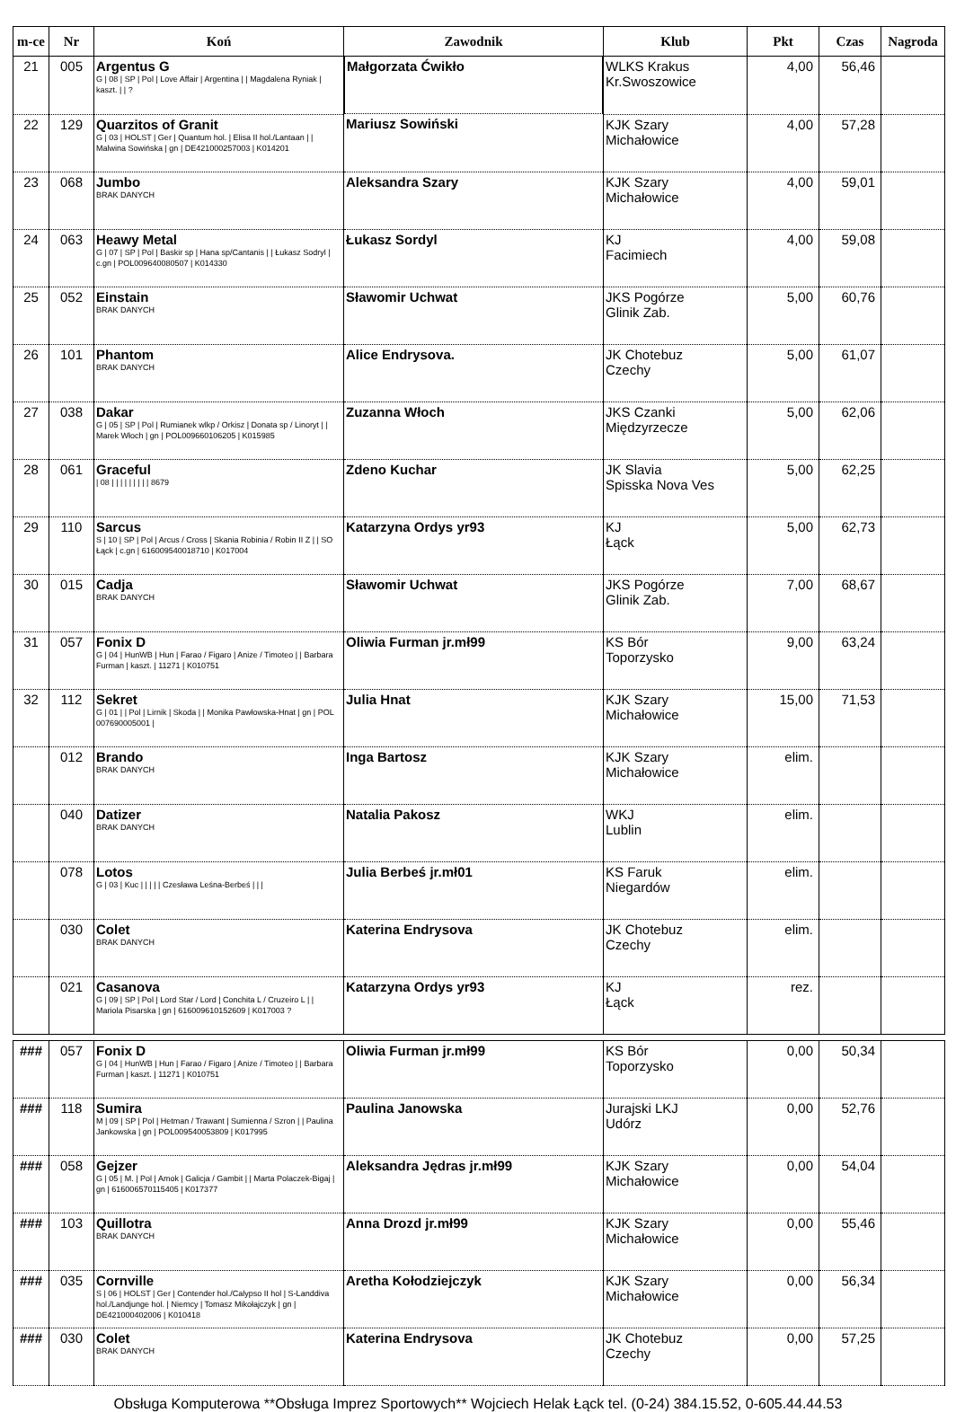| m-ce | Nr | Koń | Zawodnik | Klub | Pkt | Czas | Nagroda |
| --- | --- | --- | --- | --- | --- | --- | --- |
| 21 | 005 | Argentus G G / 08 / SP / Pol / Love Affair / Argentina / / Magdalena Ryniak / kaszt. / / ? | Małgorzata Ćwikło | WLKS Krakus Kr.Swoszowice | 4,00 | 56,46 | |
| 22 | 129 | Quarzitos of Granit G / 03 / HOLST / Ger / Quantum hol. / Elisa II hol./Lantaan / / Malwina Sowińska / gn / DE421000257003 / K014201 | Mariusz Sowiński | KJK Szary Michałowice | 4,00 | 57,28 | |
| 23 | 068 | Jumbo BRAK DANYCH | Aleksandra Szary | KJK Szary Michałowice | 4,00 | 59,01 | |
| 24 | 063 | Heawy Metal G / 07 / SP / Pol / Baskir sp / Hana sp/Cantanis / / Łukasz Sodryl / c.gn / POL009640080507 / K014330 | Łukasz Sordyl | KJ Facimiech | 4,00 | 59,08 | |
| 25 | 052 | Einstain BRAK DANYCH | Sławomir Uchwat | JKS Pogórze Glinik Zab. | 5,00 | 60,76 | |
| 26 | 101 | Phantom BRAK DANYCH | Alice Endrysova. | JK Chotebuz Czechy | 5,00 | 61,07 | |
| 27 | 038 | Dakar G / 05 / SP / Pol / Rumianek wlkp / Orkisz / Donata sp / Linoryt / / Marek Włoch / gn / POL009660106205 / K015985 | Zuzanna Włoch | JKS Czanki Międzyrzecze | 5,00 | 62,06 | |
| 28 | 061 | Graceful / 08 / / / / / / / / / 8679 | Zdeno Kuchar | JK Slavia Spisska Nova Ves | 5,00 | 62,25 | |
| 29 | 110 | Sarcus S / 10 / SP / Pol / Arcus / Cross / Skania Robinia / Robin II Z / / SO Łąck / c.gn / 616009540018710 / K017004 | Katarzyna Ordys yr93 | KJ Łąck | 5,00 | 62,73 | |
| 30 | 015 | Cadja BRAK DANYCH | Sławomir Uchwat | JKS Pogórze Glinik Zab. | 7,00 | 68,67 | |
| 31 | 057 | Fonix D G / 04 / HunWB / Hun / Farao / Figaro / Anize / Timoteo / / Barbara Furman / kaszt. / 11271 / K010751 | Oliwia Furman jr.mł99 | KS Bór Toporzysko | 9,00 | 63,24 | |
| 32 | 112 | Sekret G / 01 / / Pol / Lirnik / Skoda / / Monika Pawłowska-Hnat / gn / POL 007690005001 / | Julia Hnat | KJK Szary Michałowice | 15,00 | 71,53 | |
| | 012 | Brando BRAK DANYCH | Inga Bartosz | KJK Szary Michałowice | elim. | | |
| | 040 | Datizer BRAK DANYCH | Natalia Pakosz | WKJ Lublin | elim. | | |
| | 078 | Lotos G / 03 / Kuc / / / / / Czesława Leśna-Berbeś / / / | Julia Berbeś jr.mł01 | KS Faruk Niegardów | elim. | | |
| | 030 | Colet BRAK DANYCH | Katerina Endrysova | JK Chotebuz Czechy | elim. | | |
| | 021 | Casanova G / 09 / SP / Pol / Lord Star / Lord / Conchita L / Cruzeiro L / / Mariola Pisarska / gn / 616009610152609 / K017003 ? | Katarzyna Ordys yr93 | KJ Łąck | rez. | | |
| ### | 057 | Fonix D G / 04 / HunWB / Hun / Farao / Figaro / Anize / Timoteo / / Barbara Furman / kaszt. / 11271 / K010751 | Oliwia Furman jr.mł99 | KS Bór Toporzysko | 0,00 | 50,34 | |
| ### | 118 | Sumira M / 09 / SP / Pol / Hetman / Trawant / Sumienna / Szron / / Paulina Jankowska / gn / POL009540053809 / K017995 | Paulina Janowska | Jurajski LKJ Udórz | 0,00 | 52,76 | |
| ### | 058 | Gejzer G / 05 / M. / Pol / Amok / Galicja / Gambit / / Marta Polaczek-Bigaj / gn / 616006570115405 / K017377 | Aleksandra Jędras jr.mł99 | KJK Szary Michałowice | 0,00 | 54,04 | |
| ### | 103 | Quillotra BRAK DANYCH | Anna Drozd jr.mł99 | KJK Szary Michałowice | 0,00 | 55,46 | |
| ### | 035 | Cornville S / 06 / HOLST / Ger / Contender hol./Calypso II hol / S-Landdiva hol./Landjunge hol. / Niemcy / Tomasz Mikołajczyk / gn / DE421000402006 / K010418 | Aretha Kołodziejczyk | KJK Szary Michałowice | 0,00 | 56,34 | |
| ### | 030 | Colet BRAK DANYCH | Katerina Endrysova | JK Chotebuz Czechy | 0,00 | 57,25 | |
Obsługa Komputerowa **Obsługa Imprez Sportowych** Wojciech Helak Łąck tel. (0-24) 384.15.52, 0-605.44.44.53